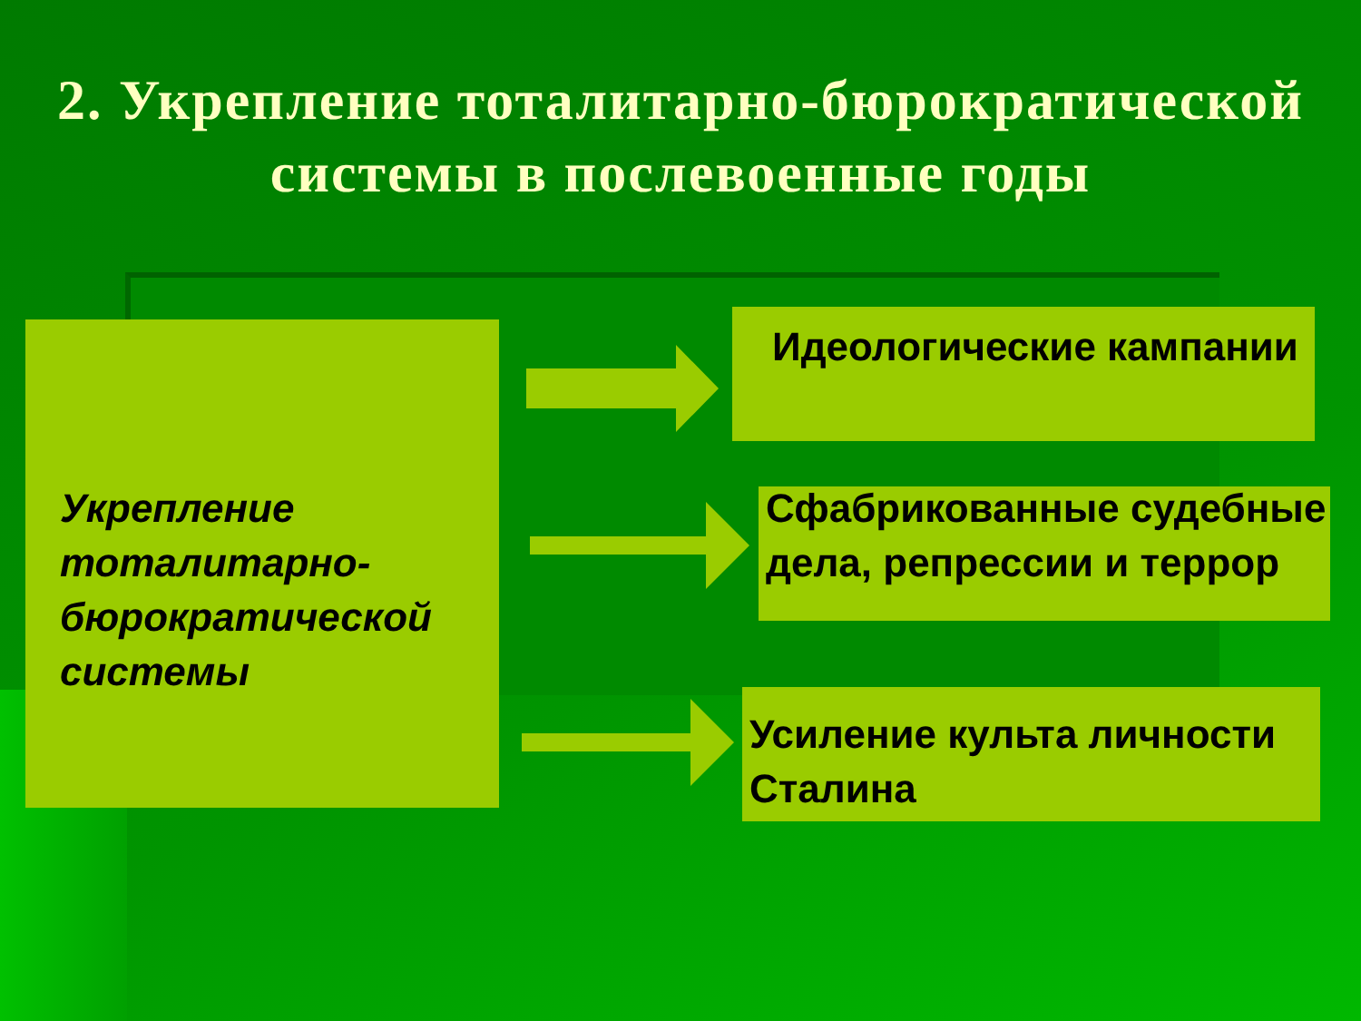2. Укрепление тоталитарно-бюрократической
системы в послевоенные годы
Укрепление тоталитарно-бюрократической системы
Идеологические кампании
Сфабрикованные судебные дела, репрессии и террор
Усиление культа личности Сталина